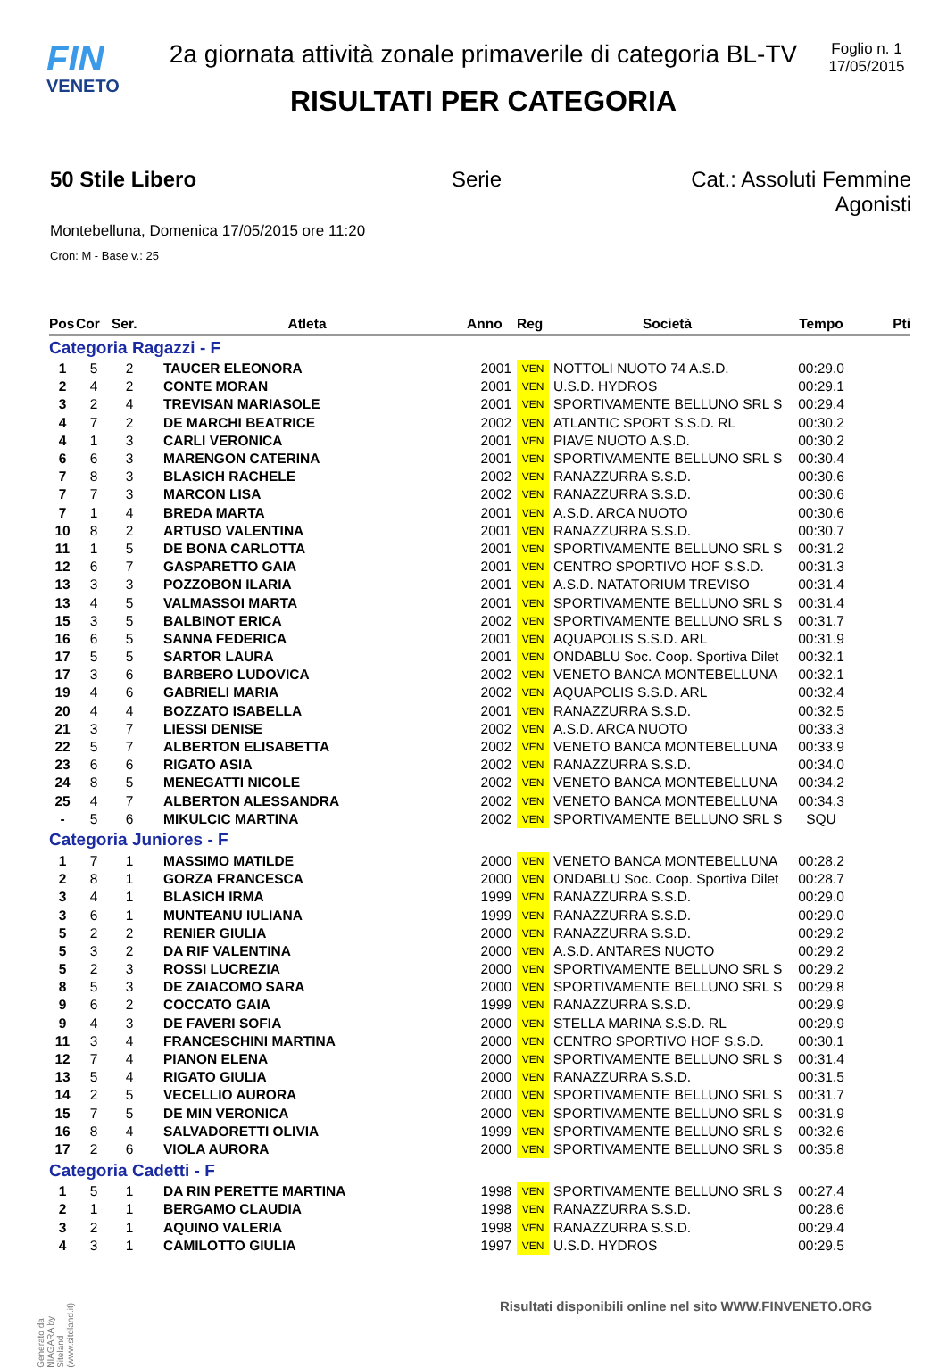FIN
VENETO
2a giornata attività zonale primaverile di categoria BL-TV
RISULTATI PER CATEGORIA
Foglio n. 1
17/05/2015
50 Stile Libero Serie Cat.: Assoluti Femmine Agonisti
Montebelluna, Domenica 17/05/2015 ore 11:20
Cron: M - Base v.: 25
| Pos | Cor | Ser. | Atleta | Anno | Reg | Società | Tempo | Pti |
| --- | --- | --- | --- | --- | --- | --- | --- | --- |
| Categoria Ragazzi - F | | | | | | | | |
| 1 | 5 | 2 | TAUCER ELEONORA | 2001 | VEN | NOTTOLI NUOTO 74 A.S.D. | 00:29.0 | |
| 2 | 4 | 2 | CONTE MORAN | 2001 | VEN | U.S.D. HYDROS | 00:29.1 | |
| 3 | 2 | 4 | TREVISAN MARIASOLE | 2001 | VEN | SPORTIVAMENTE BELLUNO SRL S | 00:29.4 | |
| 4 | 7 | 2 | DE MARCHI BEATRICE | 2002 | VEN | ATLANTIC SPORT S.S.D. RL | 00:30.2 | |
| 4 | 1 | 3 | CARLI VERONICA | 2001 | VEN | PIAVE NUOTO A.S.D. | 00:30.2 | |
| 6 | 6 | 3 | MARENGON CATERINA | 2001 | VEN | SPORTIVAMENTE BELLUNO SRL S | 00:30.4 | |
| 7 | 8 | 3 | BLASICH RACHELE | 2002 | VEN | RANAZZURRA S.S.D. | 00:30.6 | |
| 7 | 7 | 3 | MARCON LISA | 2002 | VEN | RANAZZURRA S.S.D. | 00:30.6 | |
| 7 | 1 | 4 | BREDA MARTA | 2001 | VEN | A.S.D. ARCA NUOTO | 00:30.6 | |
| 10 | 8 | 2 | ARTUSO VALENTINA | 2001 | VEN | RANAZZURRA S.S.D. | 00:30.7 | |
| 11 | 1 | 5 | DE BONA CARLOTTA | 2001 | VEN | SPORTIVAMENTE BELLUNO SRL S | 00:31.2 | |
| 12 | 6 | 7 | GASPARETTO GAIA | 2001 | VEN | CENTRO SPORTIVO HOF S.S.D. | 00:31.3 | |
| 13 | 3 | 3 | POZZOBON ILARIA | 2001 | VEN | A.S.D. NATATORIUM TREVISO | 00:31.4 | |
| 13 | 4 | 5 | VALMASSOI MARTA | 2001 | VEN | SPORTIVAMENTE BELLUNO SRL S | 00:31.4 | |
| 15 | 3 | 5 | BALBINOT ERICA | 2002 | VEN | SPORTIVAMENTE BELLUNO SRL S | 00:31.7 | |
| 16 | 6 | 5 | SANNA FEDERICA | 2001 | VEN | AQUAPOLIS S.S.D. ARL | 00:31.9 | |
| 17 | 5 | 5 | SARTOR LAURA | 2001 | VEN | ONDABLU Soc. Coop. Sportiva Dilet | 00:32.1 | |
| 17 | 3 | 6 | BARBERO LUDOVICA | 2002 | VEN | VENETO BANCA MONTEBELLUNA | 00:32.1 | |
| 19 | 4 | 6 | GABRIELI MARIA | 2002 | VEN | AQUAPOLIS S.S.D. ARL | 00:32.4 | |
| 20 | 4 | 4 | BOZZATO ISABELLA | 2001 | VEN | RANAZZURRA S.S.D. | 00:32.5 | |
| 21 | 3 | 7 | LIESSI DENISE | 2002 | VEN | A.S.D. ARCA NUOTO | 00:33.3 | |
| 22 | 5 | 7 | ALBERTON ELISABETTA | 2002 | VEN | VENETO BANCA MONTEBELLUNA | 00:33.9 | |
| 23 | 6 | 6 | RIGATO ASIA | 2002 | VEN | RANAZZURRA S.S.D. | 00:34.0 | |
| 24 | 8 | 5 | MENEGATTI NICOLE | 2002 | VEN | VENETO BANCA MONTEBELLUNA | 00:34.2 | |
| 25 | 4 | 7 | ALBERTON ALESSANDRA | 2002 | VEN | VENETO BANCA MONTEBELLUNA | 00:34.3 | |
| - | 5 | 6 | MIKULCIC MARTINA | 2002 | VEN | SPORTIVAMENTE BELLUNO SRL S | SQU | |
| Categoria Juniores - F | | | | | | | | |
| 1 | 7 | 1 | MASSIMO MATILDE | 2000 | VEN | VENETO BANCA MONTEBELLUNA | 00:28.2 | |
| 2 | 8 | 1 | GORZA FRANCESCA | 2000 | VEN | ONDABLU Soc. Coop. Sportiva Dilet | 00:28.7 | |
| 3 | 4 | 1 | BLASICH IRMA | 1999 | VEN | RANAZZURRA S.S.D. | 00:29.0 | |
| 3 | 6 | 1 | MUNTEANU IULIANA | 1999 | VEN | RANAZZURRA S.S.D. | 00:29.0 | |
| 5 | 2 | 2 | RENIER GIULIA | 2000 | VEN | RANAZZURRA S.S.D. | 00:29.2 | |
| 5 | 3 | 2 | DA RIF VALENTINA | 2000 | VEN | A.S.D. ANTARES NUOTO | 00:29.2 | |
| 5 | 2 | 3 | ROSSI LUCREZIA | 2000 | VEN | SPORTIVAMENTE BELLUNO SRL S | 00:29.2 | |
| 8 | 5 | 3 | DE ZAIACOMO SARA | 2000 | VEN | SPORTIVAMENTE BELLUNO SRL S | 00:29.8 | |
| 9 | 6 | 2 | COCCATO GAIA | 1999 | VEN | RANAZZURRA S.S.D. | 00:29.9 | |
| 9 | 4 | 3 | DE FAVERI SOFIA | 2000 | VEN | STELLA MARINA S.S.D. RL | 00:29.9 | |
| 11 | 3 | 4 | FRANCESCHINI MARTINA | 2000 | VEN | CENTRO SPORTIVO HOF S.S.D. | 00:30.1 | |
| 12 | 7 | 4 | PIANON ELENA | 2000 | VEN | SPORTIVAMENTE BELLUNO SRL S | 00:31.4 | |
| 13 | 5 | 4 | RIGATO GIULIA | 2000 | VEN | RANAZZURRA S.S.D. | 00:31.5 | |
| 14 | 2 | 5 | VECELLIO AURORA | 2000 | VEN | SPORTIVAMENTE BELLUNO SRL S | 00:31.7 | |
| 15 | 7 | 5 | DE MIN VERONICA | 2000 | VEN | SPORTIVAMENTE BELLUNO SRL S | 00:31.9 | |
| 16 | 8 | 4 | SALVADORETTI OLIVIA | 1999 | VEN | SPORTIVAMENTE BELLUNO SRL S | 00:32.6 | |
| 17 | 2 | 6 | VIOLA AURORA | 2000 | VEN | SPORTIVAMENTE BELLUNO SRL S | 00:35.8 | |
| Categoria Cadetti - F | | | | | | | | |
| 1 | 5 | 1 | DA RIN PERETTE MARTINA | 1998 | VEN | SPORTIVAMENTE BELLUNO SRL S | 00:27.4 | |
| 2 | 1 | 1 | BERGAMO CLAUDIA | 1998 | VEN | RANAZZURRA S.S.D. | 00:28.6 | |
| 3 | 2 | 1 | AQUINO VALERIA | 1998 | VEN | RANAZZURRA S.S.D. | 00:29.4 | |
| 4 | 3 | 1 | CAMILOTTO GIULIA | 1997 | VEN | U.S.D. HYDROS | 00:29.5 | |
Generato da NIAGARA by Siteland (www.siteland.it)
Risultati disponibili online nel sito WWW.FINVENETO.ORG